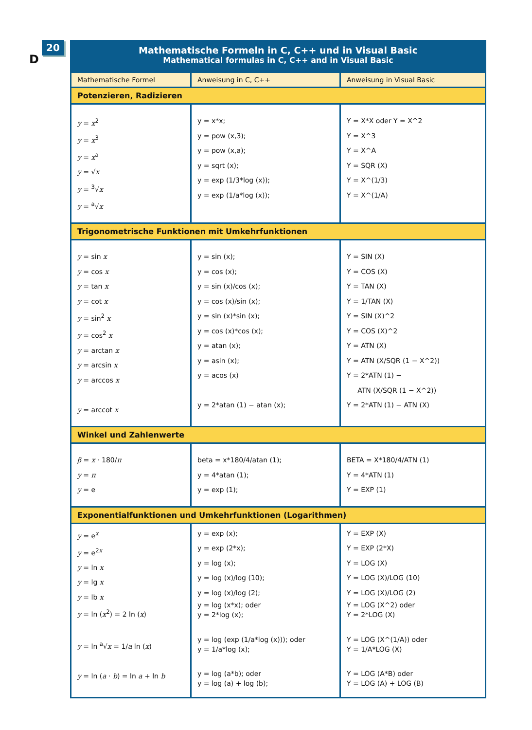20
D
Mathematische Formeln in C, C++ und in Visual Basic
Mathematical formulas in C, C++ and in Visual Basic
| Mathematische Formel | Anweisung in C, C++ | Anweisung in Visual Basic |
| --- | --- | --- |
| Potenzieren, Radizieren | | |
| y = x<sup>2</sup> y = x<sup>3</sup> y = x<sup>a</sup> y = √ x y = <sup>3</sup>√ x y = <sup>a</sup>√ x | y = x*x; y = pow (x,3); y = pow (x,a); y = sqrt (x); y = exp (1/3*log (x)); y = exp (1/a*log (x)); | Y = X*X oder Y = X^2 Y = X^3 Y = X^A Y = SQR (X) Y = X^(1/3) Y = X^(1/A) |
| Trigonometrische Funktionen mit Umkehrfunktionen | | |
| y = sin x y = cos x y = tan x y = cot x y = sin<sup>2</sup> x y = cos<sup>2</sup> x y = arctan x y = arcsin x y = arccos x y = arccot x | y = sin (x); y = cos (x); y = sin (x)/cos (x); y = cos (x)/sin (x); y = sin (x)*sin (x); y = cos (x)*cos (x); y = atan (x); y = asin (x); y = acos (x) y = 2*atan (1) − atan (x); | Y = SIN (X) Y = COS (X) Y = TAN (X) Y = 1/TAN (X) Y = SIN (X)^2 Y = COS (X)^2 Y = ATN (X) Y = ATN (X/SQR (1 − X^2)) Y = 2*ATN (1) − ATN (X/SQR (1 − X^2)) Y = 2*ATN (1) − ATN (X) |
| Winkel und Zahlenwerte | | |
| β = x · 180/ π y = π y = e | beta = x*180/4/atan (1); y = 4*atan (1); y = exp (1); | BETA = X*180/4/ATN (1) Y = 4*ATN (1) Y = EXP (1) |
| Exponentialfunktionen und Umkehrfunktionen (Logarithmen) | | |
| y = e<sup>x</sup> y = e<sup>2x</sup> y = ln x y = lg x y = lb x y = ln ( x<sup>2</sup>) = 2 ln ( x ) y = ln <sup>a</sup>√ x = 1/ a ln ( x ) y = ln ( a · b ) = ln a + ln b | y = exp (x); y = exp (2*x); y = log (x); y = log (x)/log (10); y = log (x)/log (2); y = log (x*x); oder y = 2*log (x); y = log (exp (1/a*log (x))); oder y = 1/a*log (x); y = log (a*b); oder y = log (a) + log (b); | Y = EXP (X) Y = EXP (2*X) Y = LOG (X) Y = LOG (X)/LOG (10) Y = LOG (X)/LOG (2) Y = LOG (X^2) oder Y = 2*LOG (X) Y = LOG (X^(1/A)) oder Y = 1/A*LOG (X) Y = LOG (A*B) oder Y = LOG (A) + LOG (B) |